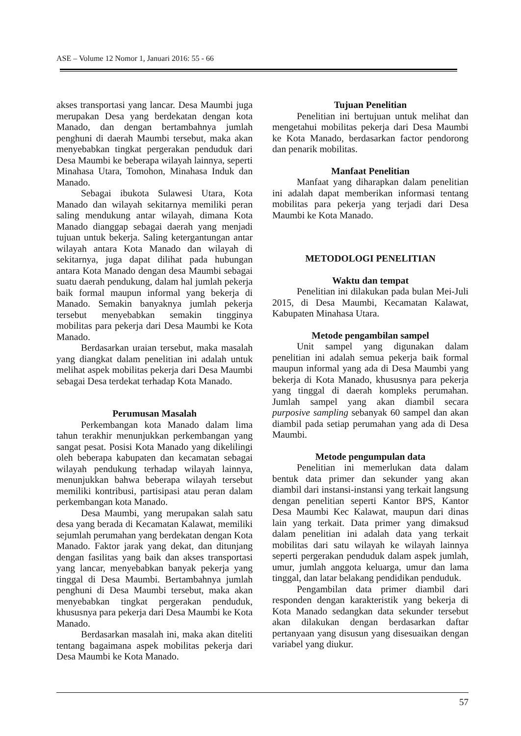ASE – Volume 12 Nomor 1, Januari 2016: 55 - 66
akses transportasi yang lancar. Desa Maumbi juga merupakan Desa yang berdekatan dengan kota Manado, dan dengan bertambahnya jumlah penghuni di daerah Maumbi tersebut, maka akan menyebabkan tingkat pergerakan penduduk dari Desa Maumbi ke beberapa wilayah lainnya, seperti Minahasa Utara, Tomohon, Minahasa Induk dan Manado.
Sebagai ibukota Sulawesi Utara, Kota Manado dan wilayah sekitarnya memiliki peran saling mendukung antar wilayah, dimana Kota Manado dianggap sebagai daerah yang menjadi tujuan untuk bekerja. Saling ketergantungan antar wilayah antara Kota Manado dan wilayah di sekitarnya, juga dapat dilihat pada hubungan antara Kota Manado dengan desa Maumbi sebagai suatu daerah pendukung, dalam hal jumlah pekerja baik formal maupun informal yang bekerja di Manado. Semakin banyaknya jumlah pekerja tersebut menyebabkan semakin tingginya mobilitas para pekerja dari Desa Maumbi ke Kota Manado.
Berdasarkan uraian tersebut, maka masalah yang diangkat dalam penelitian ini adalah untuk melihat aspek mobilitas pekerja dari Desa Maumbi sebagai Desa terdekat terhadap Kota Manado.
Perumusan Masalah
Perkembangan kota Manado dalam lima tahun terakhir menunjukkan perkembangan yang sangat pesat. Posisi Kota Manado yang dikelilingi oleh beberapa kabupaten dan kecamatan sebagai wilayah pendukung terhadap wilayah lainnya, menunjukkan bahwa beberapa wilayah tersebut memiliki kontribusi, partisipasi atau peran dalam perkembangan kota Manado.
Desa Maumbi, yang merupakan salah satu desa yang berada di Kecamatan Kalawat, memiliki sejumlah perumahan yang berdekatan dengan Kota Manado. Faktor jarak yang dekat, dan ditunjang dengan fasilitas yang baik dan akses transportasi yang lancar, menyebabkan banyak pekerja yang tinggal di Desa Maumbi. Bertambahnya jumlah penghuni di Desa Maumbi tersebut, maka akan menyebabkan tingkat pergerakan penduduk, khususnya para pekerja dari Desa Maumbi ke Kota Manado.
Berdasarkan masalah ini, maka akan diteliti tentang bagaimana aspek mobilitas pekerja dari Desa Maumbi ke Kota Manado.
Tujuan Penelitian
Penelitian ini bertujuan untuk melihat dan mengetahui mobilitas pekerja dari Desa Maumbi ke Kota Manado, berdasarkan factor pendorong dan penarik mobilitas.
Manfaat Penelitian
Manfaat yang diharapkan dalam penelitian ini adalah dapat memberikan informasi tentang mobilitas para pekerja yang terjadi dari Desa Maumbi ke Kota Manado.
METODOLOGI PENELITIAN
Waktu dan tempat
Penelitian ini dilakukan pada bulan Mei-Juli 2015, di Desa Maumbi, Kecamatan Kalawat, Kabupaten Minahasa Utara.
Metode pengambilan sampel
Unit sampel yang digunakan dalam penelitian ini adalah semua pekerja baik formal maupun informal yang ada di Desa Maumbi yang bekerja di Kota Manado, khususnya para pekerja yang tinggal di daerah kompleks perumahan. Jumlah sampel yang akan diambil secara purposive sampling sebanyak 60 sampel dan akan diambil pada setiap perumahan yang ada di Desa Maumbi.
Metode pengumpulan data
Penelitian ini memerlukan data dalam bentuk data primer dan sekunder yang akan diambil dari instansi-instansi yang terkait langsung dengan penelitian seperti Kantor BPS, Kantor Desa Maumbi Kec Kalawat, maupun dari dinas lain yang terkait. Data primer yang dimaksud dalam penelitian ini adalah data yang terkait mobilitas dari satu wilayah ke wilayah lainnya seperti pergerakan penduduk dalam aspek jumlah, umur, jumlah anggota keluarga, umur dan lama tinggal, dan latar belakang pendidikan penduduk.
Pengambilan data primer diambil dari responden dengan karakteristik yang bekerja di Kota Manado sedangkan data sekunder tersebut akan dilakukan dengan berdasarkan daftar pertanyaan yang disusun yang disesuaikan dengan variabel yang diukur.
57